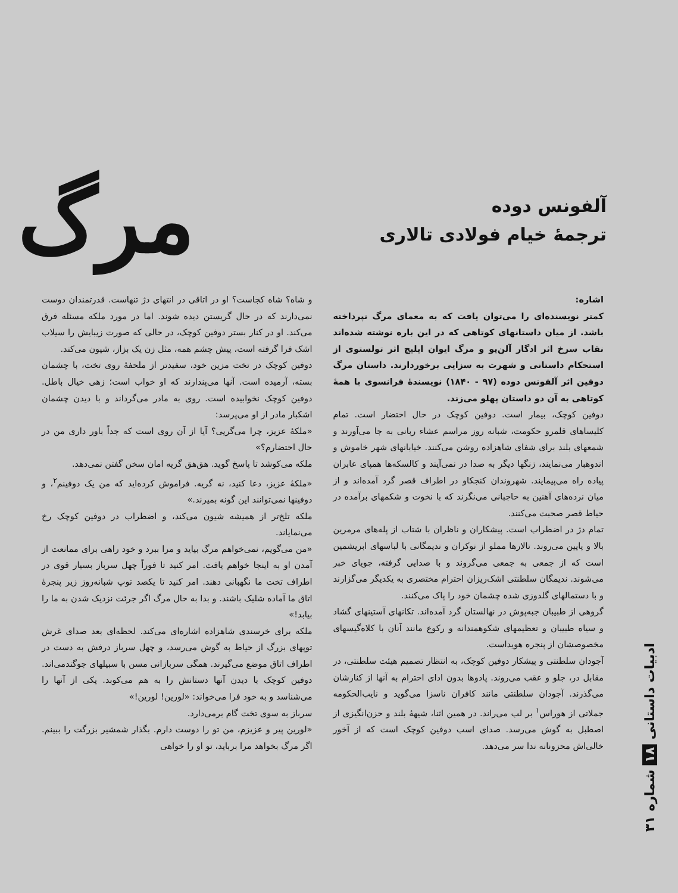آلفونس دوده
ترجمهٔ خیام فولادی تالاری
مرگ
اشاره:
کمتر نویسنده‌ای را می‌توان یافت که به معمای مرگ نپرداخته باشد. از میان داستانهای کوتاهی که در این باره نوشته شده‌اند نقاب سرخ اثر ادگار آلن‌پو و مرگ ایوان ایلیچ اثر تولستوی از استحکام داستانی و شهرت به سزایی برخوردارند. داستان مرگ دوفین اثر آلفونس دوده (۹۷ - ۱۸۴۰) نویسندهٔ فرانسوی با همهٔ کوتاهی به آن دو داستان پهلو می‌زند.
دوفین کوچک، بیمار است. دوفین کوچک در حال احتضار است. تمام کلیساهای قلمرو حکومت، شبانه روز مراسم عشاء ربانی به جا می‌آورند و شمعهای بلند برای شفای شاهزاده روشن می‌کنند. خیابانهای شهر خاموش و اندوهبار می‌نمایند، زنگها دیگر به صدا در نمی‌آیند و کالسکه‌ها همپای عابران پیاده راه می‌پیمایند. شهروندان کنجکاو در اطراف قصر گرد آمده‌اند و از میان نرده‌های آهنین به حاجبانی می‌نگرند که با نخوت و شکمهای برآمده در حیاط قصر صحبت می‌کنند.
تمام دژ در اضطراب است. پیشکاران و ناظران با شتاب از پله‌های مرمرین بالا و پایین می‌روند. تالارها مملو از نوکران و ندیمگانی با لباسهای ابریشمین است که از جمعی به جمعی می‌گروند و با صدایی گرفته، جویای خبر می‌شوند. ندیمگان سلطنتی اشک‌ریزان احترام مختصری به یکدیگر می‌گزارند و با دستمالهای گلدوزی شده چشمان خود را پاک می‌کنند.
گروهی از طبیبان جبه‌پوش در نهالستان گرد آمده‌اند. تکانهای آستینهای گشاد و سیاه طبیبان و تعظیمهای شکوهمندانه و رکوع مانند آنان با کلاه‌گیسهای مخصوصشان از پنجره هویداست.
آجودان سلطنتی و پیشکار دوفین کوچک، به انتظار تصمیم هیئت سلطنتی، در مقابل در، جلو و عقب می‌روند. پادوها بدون ادای احترام به آنها از کنارشان می‌گذرند. آجودان سلطنتی مانند کافران ناسزا می‌گوید و نایب‌الحکومه جملاتی از هوراس<sup>۱</sup> بر لب می‌راند. در همین اثنا، شیههٔ بلند و حزن‌انگیزی از اصطبل به گوش می‌رسد. صدای اسب دوفین کوچک است که از آخور خالی‌اش محزونانه ندا سر می‌دهد.
و شاه؟ شاه کجاست؟ او در اتاقی در انتهای دژ تنهاست. قدرتمندان دوست نمی‌دارند که در حال گریستن دیده شوند. اما در مورد ملکه مسئله فرق می‌کند. او در کنار بستر دوفین کوچک، در حالی که صورت زیبایش را سیلاب اشک فرا گرفته است، پیش چشم همه، مثل زن یک بزاز، شیون می‌کند.
دوفین کوچک در تخت مزین خود، سفیدتر از ملحفهٔ روی تخت، با چشمان بسته، آرمیده است. آنها می‌پندارند که او خواب است؛ زهی خیال باطل. دوفین کوچک نخوابیده است. روی به مادر می‌گرداند و با دیدن چشمان اشکبار مادر از او می‌پرسد:
«ملکهٔ عزیز، چرا می‌گریی؟ آیا از آن روی است که جداً باور داری من در حال احتضارم؟»
ملکه می‌کوشد تا پاسخ گوید. هق‌هق گریه امان سخن گفتن نمی‌دهد.
«ملکهٔ عزیز، دعا کنید، نه گریه. فراموش کرده‌اید که من یک دوفینم<sup>۲</sup>، و دوفینها نمی‌توانند این گونه بمیرند.»
ملکه تلخ‌تر از همیشه شیون می‌کند، و اضطراب در دوفین کوچک رخ می‌نمایاند.
«من می‌گویم، نمی‌خواهم مرگ بیاید و مرا ببرد و خود راهی برای ممانعت از آمدن او به اینجا خواهم یافت. امر کنید تا فوراً چهل سرباز بسیار قوی در اطراف تخت ما نگهبانی دهند. امر کنید تا یکصد توپ شبانه‌روز زیر پنجرهٔ اتاق ما آماده شلیک باشند. و بدا به حال مرگ اگر جرئت نزدیک شدن به ما را بیابد!»
ملکه برای خرسندی شاهزاده اشاره‌ای می‌کند. لحظه‌ای بعد صدای غرش توپهای بزرگ از حیاط به گوش می‌رسد، و چهل سرباز درفش به دست در اطراف اتاق موضع می‌گیرند. همگی سربازانی مسن با سبیلهای جوگندمی‌اند. دوفین کوچک با دیدن آنها دستانش را به هم می‌کوبد. یکی از آنها را می‌شناسد و به خود فرا می‌خواند: «لورین! لورین!»
سرباز به سوی تخت گام برمی‌دارد.
«لورین پیر و عزیزم، من تو را دوست دارم. بگذار شمشیر بزرگت را ببینم. اگر مرگ بخواهد مرا برباید، تو او را خواهی
ادبیات داستانی ۱۸ شماره ۳۱